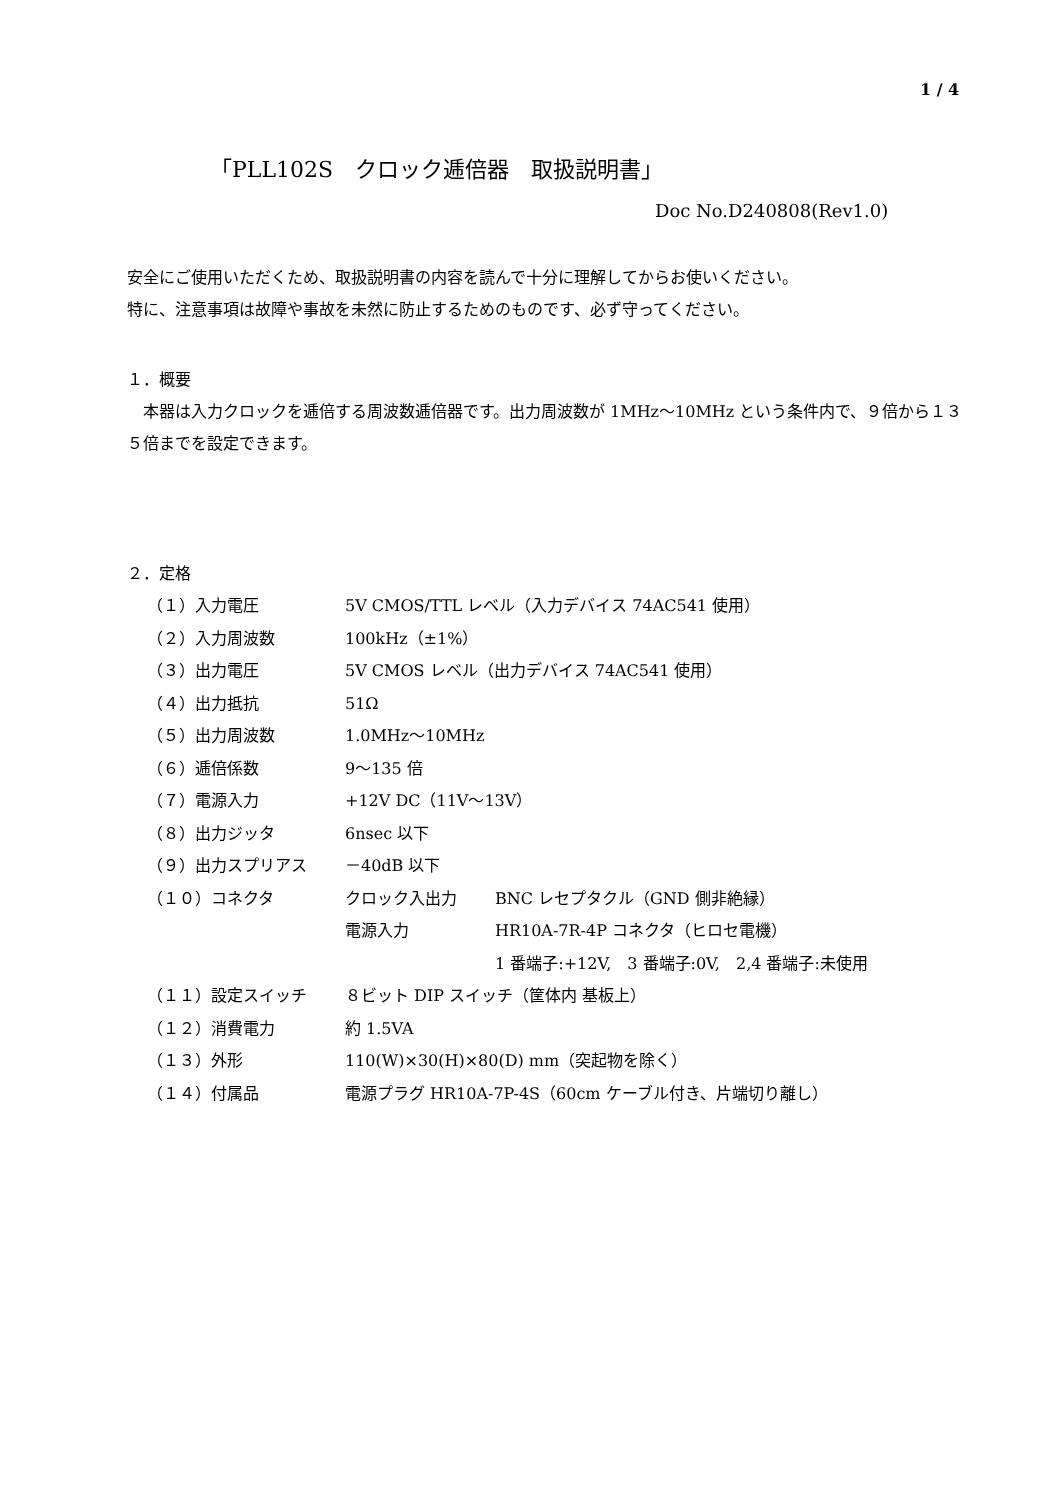1 / 4
「PLL102S　クロック逓倍器　取扱説明書」
Doc No.D240808(Rev1.0)
安全にご使用いただくため、取扱説明書の内容を読んで十分に理解してからお使いください。
特に、注意事項は故障や事故を未然に防止するためのものです、必ず守ってください。
１．概要
　本器は入力クロックを逓倍する周波数逓倍器です。出力周波数が 1MHz～10MHz という条件内で、９倍から１３５倍までを設定できます。
２．定格
| （１）入力電圧 | 5V CMOS/TTL レベル（入力デバイス 74AC541 使用） | |
| （２）入力周波数 | 100kHz（±1%） | |
| （３）出力電圧 | 5V CMOS レベル（出力デバイス 74AC541 使用） | |
| （４）出力抵抗 | 51Ω | |
| （５）出力周波数 | 1.0MHz～10MHz | |
| （６）逓倍係数 | 9～135 倍 | |
| （７）電源入力 | +12V DC（11V～13V） | |
| （８）出力ジッタ | 6nsec 以下 | |
| （９）出力スプリアス | －40dB 以下 | |
| （１０）コネクタ | クロック入出力 | BNC レセプタクル（GND 側非絶縁） |
| | 電源入力 | HR10A-7R-4P コネクタ（ヒロセ電機） |
| | | 1 番端子:+12V, 3 番端子:0V, 2,4 番端子:未使用 |
| （１１）設定スイッチ | ８ビット DIP スイッチ（筐体内 基板上） | |
| （１２）消費電力 | 約 1.5VA | |
| （１３）外形 | 110(W)×30(H)×80(D) mm（突起物を除く） | |
| （１４）付属品 | 電源プラグ HR10A-7P-4S（60cm ケーブル付き、片端切り離し） | |